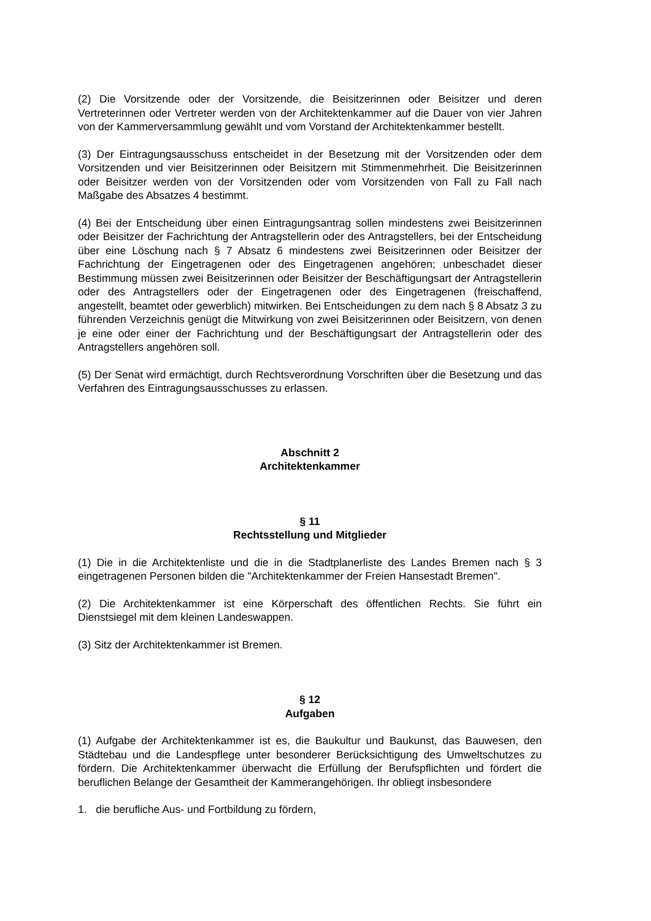(2) Die Vorsitzende oder der Vorsitzende, die Beisitzerinnen oder Beisitzer und deren Vertreterinnen oder Vertreter werden von der Architektenkammer auf die Dauer von vier Jahren von der Kammerversammlung gewählt und vom Vorstand der Architektenkammer bestellt.
(3) Der Eintragungsausschuss entscheidet in der Besetzung mit der Vorsitzenden oder dem Vorsitzenden und vier Beisitzerinnen oder Beisitzern mit Stimmenmehrheit. Die Beisitzerinnen oder Beisitzer werden von der Vorsitzenden oder vom Vorsitzenden von Fall zu Fall nach Maßgabe des Absatzes 4 bestimmt.
(4) Bei der Entscheidung über einen Eintragungsantrag sollen mindestens zwei Beisitzerinnen oder Beisitzer der Fachrichtung der Antragstellerin oder des Antragstellers, bei der Entscheidung über eine Löschung nach § 7 Absatz 6 mindestens zwei Beisitzerinnen oder Beisitzer der Fachrichtung der Eingetragenen oder des Eingetragenen angehören; unbeschadet dieser Bestimmung müssen zwei Beisitzerinnen oder Beisitzer der Beschäftigungsart der Antragstellerin oder des Antragstellers oder der Eingetragenen oder des Eingetragenen (freischaffend, angestellt, beamtet oder gewerblich) mitwirken. Bei Entscheidungen zu dem nach § 8 Absatz 3 zu führenden Verzeichnis genügt die Mitwirkung von zwei Beisitzerinnen oder Beisitzern, von denen je eine oder einer der Fachrichtung und der Beschäftigungsart der Antragstellerin oder des Antragstellers angehören soll.
(5) Der Senat wird ermächtigt, durch Rechtsverordnung Vorschriften über die Besetzung und das Verfahren des Eintragungsausschusses zu erlassen.
Abschnitt 2
Architektenkammer
§ 11
Rechtsstellung und Mitglieder
(1) Die in die Architektenliste und die in die Stadtplanerliste des Landes Bremen nach § 3 eingetragenen Personen bilden die "Architektenkammer der Freien Hansestadt Bremen".
(2) Die Architektenkammer ist eine Körperschaft des öffentlichen Rechts. Sie führt ein Dienstsiegel mit dem kleinen Landeswappen.
(3) Sitz der Architektenkammer ist Bremen.
§ 12
Aufgaben
(1) Aufgabe der Architektenkammer ist es, die Baukultur und Baukunst, das Bauwesen, den Städtebau und die Landespflege unter besonderer Berücksichtigung des Umweltschutzes zu fördern. Die Architektenkammer überwacht die Erfüllung der Berufspflichten und fördert die beruflichen Belange der Gesamtheit der Kammerangehörigen. Ihr obliegt insbesondere
1. die berufliche Aus- und Fortbildung zu fördern,